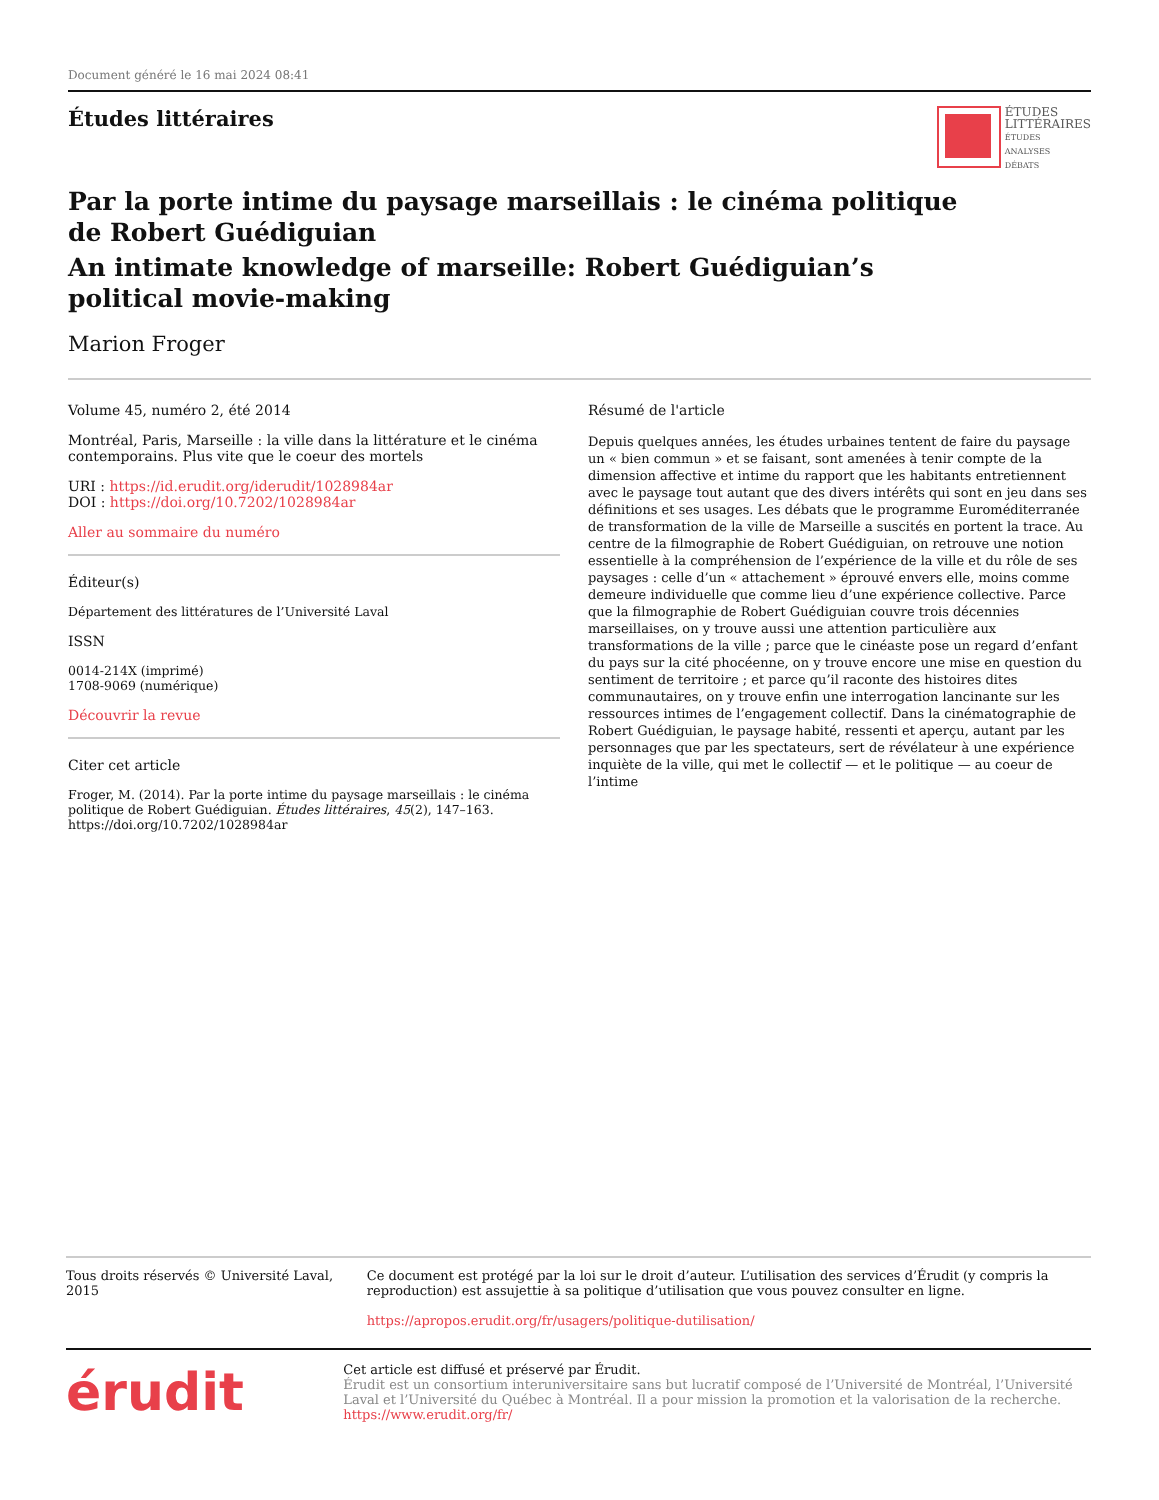Document généré le 16 mai 2024 08:41
Études littéraires
ÉTUDES
LITTÉRAIRES
ÉTUDES
ANALYSES
DÉBATS
Par la porte intime du paysage marseillais : le cinéma politique
de Robert Guédiguian
An intimate knowledge of marseille: Robert Guédiguian’s
political movie-making
Marion Froger
Volume 45, numéro 2, été 2014
Montréal, Paris, Marseille : la ville dans la littérature et le cinéma contemporains. Plus vite que le coeur des mortels
URI : https://id.erudit.org/iderudit/1028984ar
DOI : https://doi.org/10.7202/1028984ar
Aller au sommaire du numéro
Éditeur(s)
Département des littératures de l’Université Laval
ISSN
0014-214X (imprimé)
1708-9069 (numérique)
Découvrir la revue
Citer cet article
Froger, M. (2014). Par la porte intime du paysage marseillais : le cinéma politique de Robert Guédiguian. Études littéraires, 45(2), 147–163. https://doi.org/10.7202/1028984ar
Résumé de l'article
Depuis quelques années, les études urbaines tentent de faire du paysage un « bien commun » et se faisant, sont amenées à tenir compte de la dimension affective et intime du rapport que les habitants entretiennent avec le paysage tout autant que des divers intérêts qui sont en jeu dans ses définitions et ses usages. Les débats que le programme Euroméditerranée de transformation de la ville de Marseille a suscités en portent la trace. Au centre de la filmographie de Robert Guédiguian, on retrouve une notion essentielle à la compréhension de l’expérience de la ville et du rôle de ses paysages : celle d’un « attachement » éprouvé envers elle, moins comme demeure individuelle que comme lieu d’une expérience collective. Parce que la filmographie de Robert Guédiguian couvre trois décennies marseillaises, on y trouve aussi une attention particulière aux transformations de la ville ; parce que le cinéaste pose un regard d’enfant du pays sur la cité phocéenne, on y trouve encore une mise en question du sentiment de territoire ; et parce qu’il raconte des histoires dites communautaires, on y trouve enfin une interrogation lancinante sur les ressources intimes de l’engagement collectif. Dans la cinématographie de Robert Guédiguian, le paysage habité, ressenti et aperçu, autant par les personnages que par les spectateurs, sert de révélateur à une expérience inquiète de la ville, qui met le collectif — et le politique — au coeur de l’intime
Tous droits réservés © Université Laval, 2015 Ce document est protégé par la loi sur le droit d’auteur. L’utilisation des services d’Érudit (y compris la reproduction) est assujettie à sa politique d’utilisation que vous pouvez consulter en ligne.
https://apropos.erudit.org/fr/usagers/politique-dutilisation/
érudit
Cet article est diffusé et préservé par Érudit.
Érudit est un consortium interuniversitaire sans but lucratif composé de l’Université de Montréal, l’Université Laval et l’Université du Québec à Montréal. Il a pour mission la promotion et la valorisation de la recherche.
https://www.erudit.org/fr/